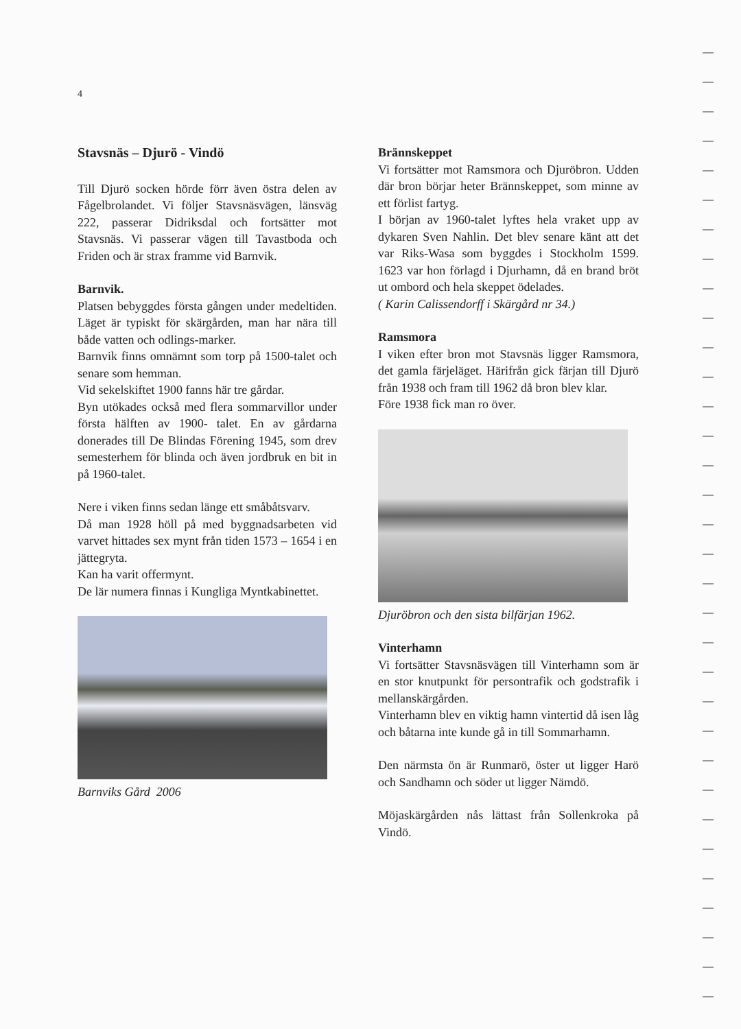4
Stavsnäs – Djurö - Vindö
Till Djurö socken hörde förr även östra delen av Fågelbrolandet. Vi följer Stavsnäsvägen, länsväg 222, passerar Didriksdal och fortsätter mot Stavsnäs. Vi passerar vägen till Tavastboda och Friden och är strax framme vid Barnvik.
Barnvik.
Platsen bebyggdes första gången under medeltiden. Läget är typiskt för skärgården, man har nära till både vatten och odlings-marker.
Barnvik finns omnämnt som torp på 1500-talet och senare som hemman.
Vid sekelskiftet 1900 fanns här tre gårdar.
Byn utökades också med flera sommarvillor under första hälften av 1900- talet. En av gårdarna donerades till De Blindas Förening 1945, som drev semesterhem för blinda och även jordbruk en bit in på 1960-talet.
Nere i viken finns sedan länge ett småbåtsvarv.
Då man 1928 höll på med byggnadsarbeten vid varvet hittades sex mynt från tiden 1573 – 1654 i en jättegryta.
Kan ha varit offermynt.
De lär numera finnas i Kungliga Myntkabinettet.
Barnviks Gård 2006
Brännskeppet
Vi fortsätter mot Ramsmora och Djuröbron. Udden där bron börjar heter Brännskeppet, som minne av ett förlist fartyg.
I början av 1960-talet lyftes hela vraket upp av dykaren Sven Nahlin. Det blev senare känt att det var Riks-Wasa som byggdes i Stockholm 1599. 1623 var hon förlagd i Djurhamn, då en brand bröt ut ombord och hela skeppet ödelades.
( Karin Calissendorff i Skärgård nr 34.)
Ramsmora
I viken efter bron mot Stavsnäs ligger Ramsmora, det gamla färjeläget. Härifrån gick färjan till Djurö från 1938 och fram till 1962 då bron blev klar.
Före 1938 fick man ro över.
Djuröbron och den sista bilfärjan 1962.
Vinterhamn
Vi fortsätter Stavsnäsvägen till Vinterhamn som är en stor knutpunkt för persontrafik och godstrafik i mellanskärgården.
Vinterhamn blev en viktig hamn vintertid då isen låg och båtarna inte kunde gå in till Sommarhamn.
Den närmsta ön är Runmarö, öster ut ligger Harö och Sandhamn och söder ut ligger Nämdö.
Möjaskärgården nås lättast från Sollenkroka på Vindö.